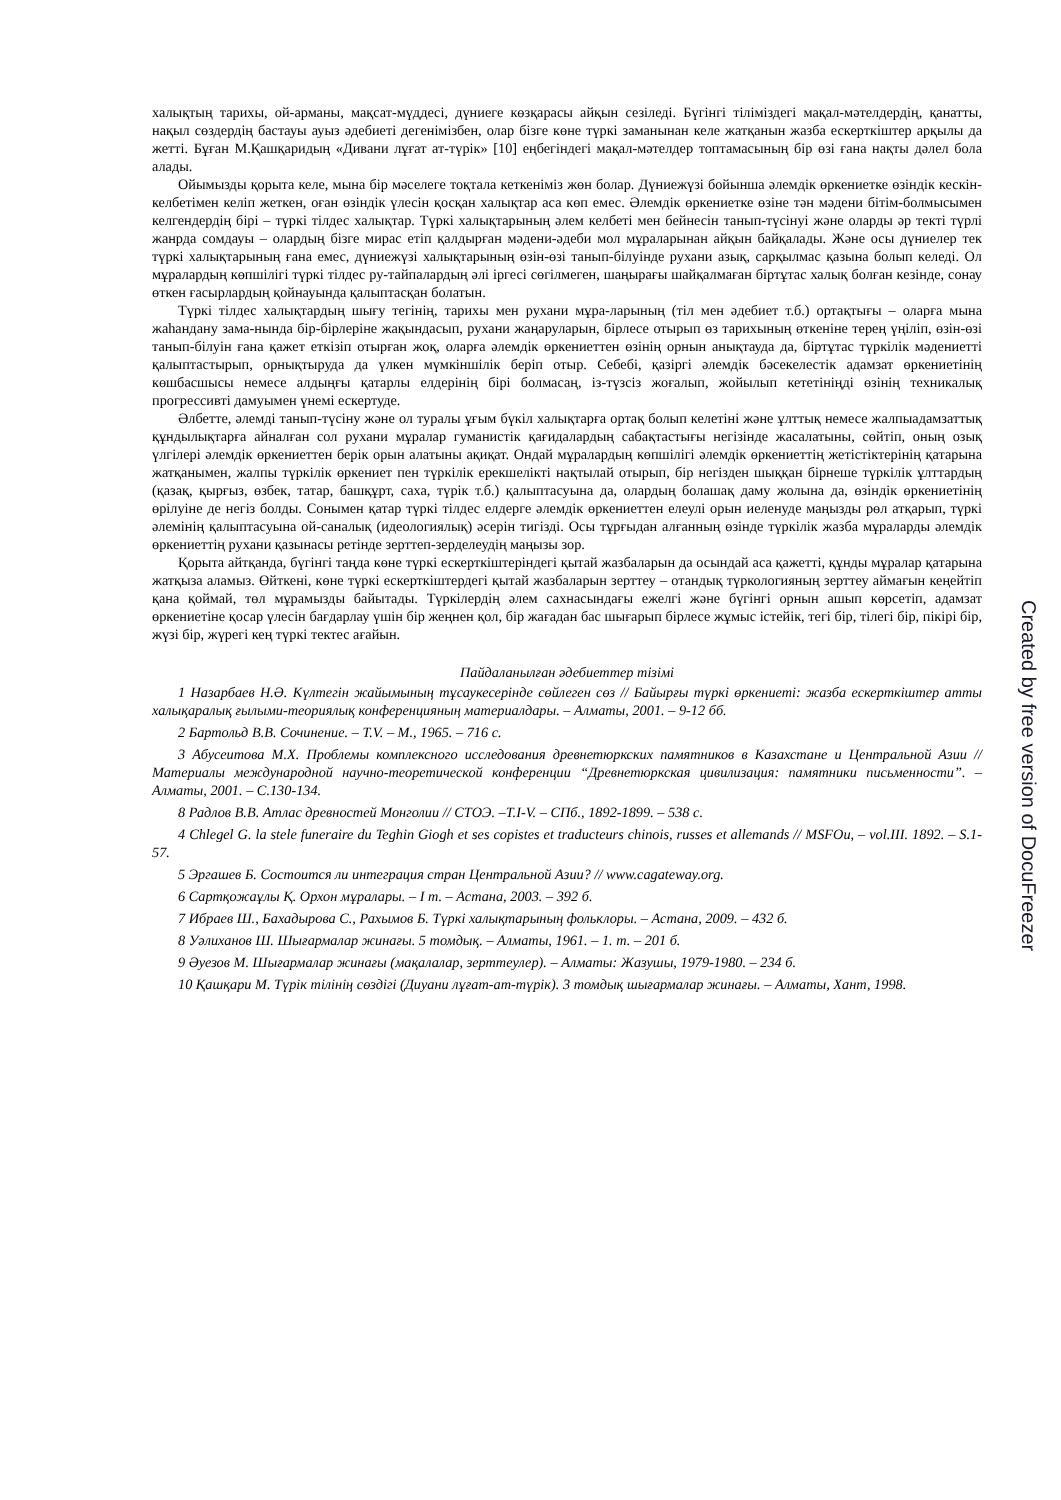халықтың тарихы, ой-арманы, мақсат-мүддесі, дүниеге көзқарасы айқын сезіледі. Бүгінгі тіліміздегі мақал-мәтелдердің, қанатты, нақыл сөздердің бастауы ауыз әдебиеті дегенімізбен, олар бізге көне түркі заманынан келе жатқанын жазба ескерткіштер арқылы да жетті. Бұған М.Қашқаридың «Дивани лұғат ат-түрік» [10] еңбегіндегі мақал-мәтелдер топтамасының бір өзі ғана нақты дәлел бола алады.
Ойымызды қорыта келе, мына бір мәселеге тоқтала кеткеніміз жөн болар. Дүниежүзі бойынша әлемдік өркениетке өзіндік кескін-келбетімен келіп жеткен, оған өзіндік үлесін қосқан халықтар аса көп емес. Әлемдік өркениетке өзіне тән мәдени бітім-болмысымен келгендердің бірі – түркі тілдес халықтар. Түркі халықтарының әлем келбеті мен бейнесін танып-түсінуі және оларды әр текті түрлі жанрда сомдауы – олардың бізге мирас етіп қалдырған мәдени-әдеби мол мұраларынан айқын байқалады. Және осы дүниелер тек түркі халықтарының ғана емес, дүниежүзі халықтарының өзін-өзі танып-білуінде рухани азық, сарқылмас қазына болып келеді. Ол мұралардың көпшілігі түркі тілдес ру-тайпалардың әлі іргесі сөгілмеген, шаңырағы шайқалмаған біртұтас халық болған кезінде, сонау өткен ғасырлардың қойнауында қалыптасқан болатын.
Түркі тілдес халықтардың шығу тегінің, тарихы мен рухани мұра-ларының (тіл мен әдебиет т.б.) ортақтығы – оларға мына жаһандану зама-нында бір-бірлеріне жақындасып, рухани жаңаруларын, бірлесе отырып өз тарихының өткеніне терең үңіліп, өзін-өзі танып-білуін ғана қажет еткізіп отырған жоқ, оларға әлемдік өркениеттен өзінің орнын анықтауда да, біртұтас түркілік мәдениетті қалыптастырып, орнықтыруда да үлкен мүмкіншілік беріп отыр. Себебі, қазіргі әлемдік бәсекелестік адамзат өркениетінің көшбасшысы немесе алдыңғы қатарлы елдерінің бірі болмасаң, із-түзсіз жоғалып, жойылып кететініңді өзінің техникалық прогрессивті дамуымен үнемі ескертуде.
Әлбетте, әлемді танып-түсіну және ол туралы ұғым бүкіл халықтарға ортақ болып келетіні және ұлттық немесе жалпыадамзаттық құндылықтарға айналған сол рухани мұралар гуманистік қағидалардың сабақтастығы негізінде жасалатыны, сөйтіп, оның озық үлгілері әлемдік өркениеттен берік орын алатыны ақиқат. Ондай мұралардың көпшілігі әлемдік өркениеттің жетістіктерінің қатарына жатқанымен, жалпы түркілік өркениет пен түркілік ерекшелікті нақтылай отырып, бір негізден шыққан бірнеше түркілік ұлттардың (қазақ, қырғыз, өзбек, татар, башқұрт, саха, түрік т.б.) қалыптасуына да, олардың болашақ даму жолына да, өзіндік өркениетінің өрілуіне де негіз болды. Сонымен қатар түркі тілдес елдерге әлемдік өркениеттен елеулі орын иеленуде маңызды рөл атқарып, түркі әлемінің қалыптасуына ой-саналық (идеологиялық) әсерін тигізді. Осы тұрғыдан алғанның өзінде түркілік жазба мұраларды әлемдік өркениеттің рухани қазынасы ретінде зерттеп-зерделеудің маңызы зор.
Қорыта айтқанда, бүгінгі таңда көне түркі ескерткіштеріндегі қытай жазбаларын да осындай аса қажетті, құнды мұралар қатарына жатқыза аламыз. Өйткені, көне түркі ескерткіштердегі қытай жазбаларын зерттеу – отандық түркологияның зерттеу аймағын кеңейтіп қана қоймай, төл мұрамызды байытады. Түркілердің әлем сахнасындағы ежелгі және бүгінгі орнын ашып көрсетіп, адамзат өркениетіне қосар үлесін бағдарлау үшін бір жеңнен қол, бір жағадан бас шығарып бірлесе жұмыс істейік, тегі бір, тілегі бір, пікірі бір, жүзі бір, жүрегі кең түркі тектес ағайын.
Пайдаланылған әдебиеттер тізімі
1 Назарбаев Н.Ә. Күлтегін жайымының тұсаукесерінде сөйлеген сөз // Байырғы түркі өркениеті: жазба ескерткіштер атты халықаралық ғылыми-теориялық конференцияның материалдары. – Алматы, 2001. – 9-12 бб.
2 Бартольд В.В. Сочинение. – T.V. – М., 1965. – 716 с.
3 Абусеитова М.Х. Проблемы комплексного исследования древнетюркских памятников в Казахстане и Центральной Азии // Материалы международной научно-теоретической конференции “Древнетюркская цивилизация: памятники письменности”. – Алматы, 2001. – С.130-134.
8 Радлов В.В. Атлас древностей Монголии // СТОЭ. –T.I-V. – СПб., 1892-1899. – 538 с.
4 Chlegel G. la stele funeraire du Teghin Giogh et ses copistes et traducteurs chinois, russes et allemands // MSFOu, – vol.III. 1892. – S.1-57.
5 Эргашев Б. Состоится ли интеграция стран Центральной Азии? // www.cagateway.org.
6 Сартқожаұлы Қ. Орхон мұралары. – I т. – Астана, 2003. – 392 б.
7 Ибраев Ш., Бахадырова С., Рахымов Б. Түркі халықтарының фольклоры. – Астана, 2009. – 432 б.
8 Уәлиханов Ш. Шығармалар жинағы. 5 томдық. – Алматы, 1961. – 1. т. – 201 б.
9 Әуезов М. Шығармалар жинағы (мақалалар, зерттеулер). – Алматы: Жазушы, 1979-1980. – 234 б.
10 Қашқари М. Түрік тілінің сөздігі (Диуани лұғат-ат-түрік). 3 томдық шығармалар жинағы. – Алматы, Хант, 1998.
Created by free version of DocuFreezer